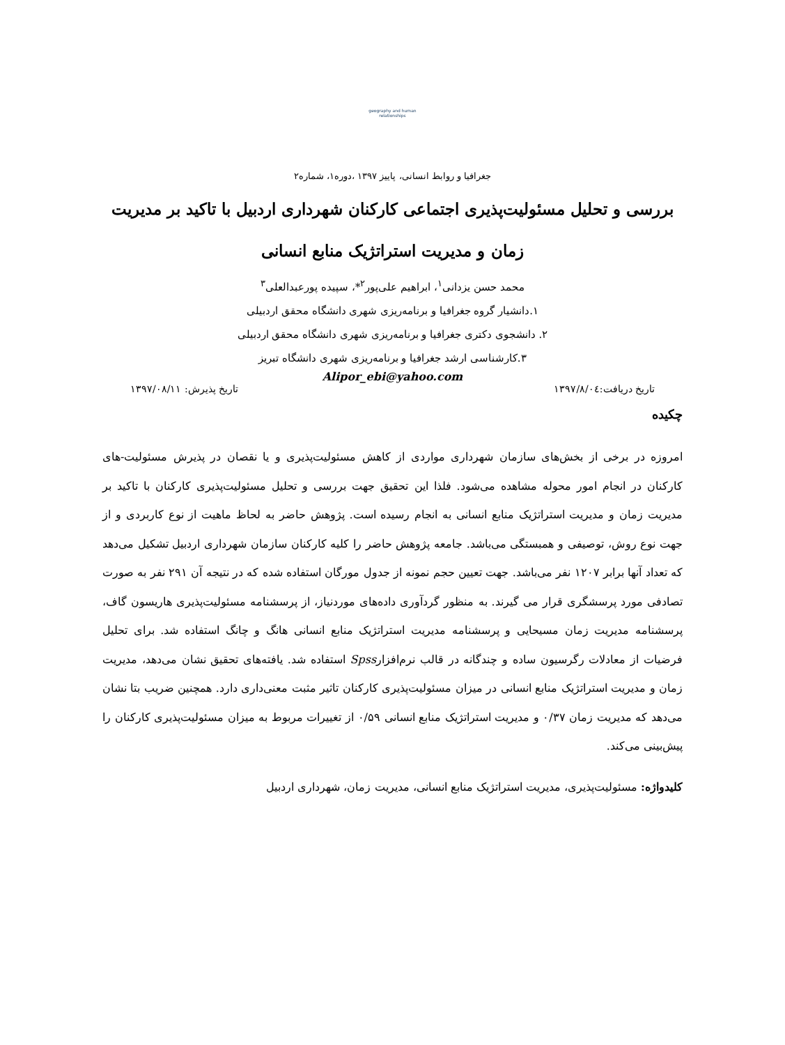geography and human relationships
جغرافیا و روابط انسانی، پاییز ۱۳۹۷ ،دوره۱، شماره۲
بررسی و تحلیل مسئولیت‌پذیری اجتماعی کارکنان شهرداری اردبیل با تاکید بر مدیریت زمان و مدیریت استراتژیک منابع انسانی
محمد حسن یزدانی<sup>۱</sup>، ابراهیم علی‌پور<sup>۲</sup>*، سپیده پورعبدالعلی<sup>۳</sup>
۱.دانشیار گروه جغرافیا و برنامه‌ریزی شهری دانشگاه محقق اردبیلی
۲. دانشجوی دکتری جغرافیا و برنامه‌ریزی شهری دانشگاه محقق اردبیلی
۳.کارشناسی ارشد جغرافیا و برنامه‌ریزی شهری دانشگاه تبریز
Alipor_ebi@yahoo.com
تاریخ دریافت:۱۳۹۷/۸/۰٤ تاریخ پذیرش: ۱۳۹۷/۰۸/۱۱
چکیده
امروزه در برخی از بخش‌های سازمان شهرداری مواردی از کاهش مسئولیت‌پذیری و یا نقصان در پذیرش مسئولیت-های کارکنان در انجام امور محوله مشاهده می‌شود. فلذا این تحقیق جهت بررسی و تحلیل مسئولیت‌پذیری کارکنان با تاکید بر مدیریت زمان و مدیریت استراتژیک منابع انسانی به انجام رسیده است. پژوهش حاضر به لحاظ ماهیت از نوع کاربردی و از جهت نوع روش، توصیفی و همبستگی می‌باشد. جامعه پژوهش حاضر را کلیه کارکنان سازمان شهرداری اردبیل تشکیل می‌دهد که تعداد آنها برابر ۱۲۰۷ نفر می‌باشد. جهت تعیین حجم نمونه از جدول مورگان استفاده شده که در نتیجه آن ۲۹۱ نفر به صورت تصادفی مورد پرسشگری قرار می گیرند. به منظور گردآوری داده‌های موردنیاز، از پرسشنامه مسئولیت‌پذیری هاریسون گاف، پرسشنامه مدیریت زمان مسیحایی و پرسشنامه مدیریت استراتژیک منابع انسانی هانگ و چانگ استفاده شد. برای تحلیل فرضیات از معادلات رگرسیون ساده و چندگانه در قالب نرم‌افزارSpss استفاده شد. یافته‌های تحقیق نشان می‌دهد، مدیریت زمان و مدیریت استراتژیک منابع انسانی در میزان مسئولیت‌پذیری کارکنان تاثیر مثبت معنی‌داری دارد. همچنین ضریب بتا نشان می‌دهد که مدیریت زمان ۰/۳۷ و مدیریت استراتژیک منابع انسانی ۰/۵۹ از تغییرات مربوط به میزان مسئولیت‌پذیری کارکنان را پیش‌بینی می‌کند.
کلیدواژه: مسئولیت‌پذیری، مدیریت استراتژیک منابع انسانی، مدیریت زمان، شهرداری اردبیل